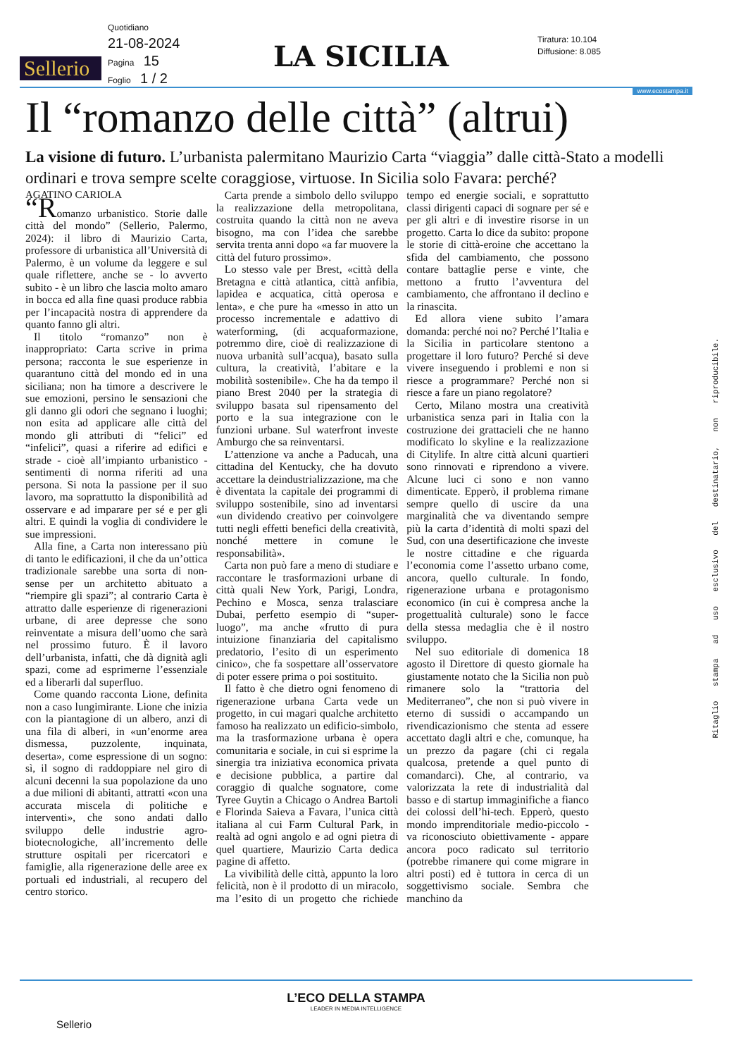Sellerio
Quotidiano
21-08-2024
Pagina 15
Foglio 1 / 2
LA SICILIA
Tiratura: 10.104
Diffusione: 8.085
www.ecostampa.it
Il “romanzo delle città” (altrui)
La visione di futuro. L’urbanista palermitano Maurizio Carta “viaggia” dalle città-Stato a modelli ordinari e trova sempre scelte coraggiose, virtuose. In Sicilia solo Favara: perché?
AGATINO CARIOLA
“Romanzo urbanistico. Storie dalle città del mondo” (Sellerio, Palermo, 2024): il libro di Maurizio Carta, professore di urbanistica all’Università di Palermo, è un volume da leggere e sul quale riflettere, anche se - lo avverto subito - è un libro che lascia molto amaro in bocca ed alla fine quasi produce rabbia per l’incapacità nostra di apprendere da quanto fanno gli altri.
Il titolo “romanzo” non è inappropriato: Carta scrive in prima persona; racconta le sue esperienze in quarantuno città del mondo ed in una siciliana; non ha timore a descrivere le sue emozioni, persino le sensazioni che gli danno gli odori che segnano i luoghi; non esita ad applicare alle città del mondo gli attributi di “felici” ed “infelici”, quasi a riferire ad edifici e strade - cioè all’impianto urbanistico - sentimenti di norma riferiti ad una persona. Si nota la passione per il suo lavoro, ma soprattutto la disponibilità ad osservare e ad imparare per sé e per gli altri. E quindi la voglia di condividere le sue impressioni.
Alla fine, a Carta non interessano più di tanto le edificazioni, il che da un’ottica tradizionale sarebbe una sorta di non-sense per un architetto abituato a “riempire gli spazi”; al contrario Carta è attratto dalle esperienze di rigenerazioni urbane, di aree depresse che sono reinventate a misura dell’uomo che sarà nel prossimo futuro. È il lavoro dell’urbanista, infatti, che dà dignità agli spazi, come ad esprimerne l’essenziale ed a liberarli dal superfluo.
Come quando racconta Lione, definita non a caso lungimirante. Lione che inizia con la piantagione di un albero, anzi di una fila di alberi, in «un’enorme area dismessa, puzzolente, inquinata, deserta», come espressione di un sogno: sì, il sogno di raddoppiare nel giro di alcuni decenni la sua popolazione da uno a due milioni di abitanti, attratti «con una accurata miscela di politiche e interventi», che sono andati dallo sviluppo delle industrie agro-biotecnologiche, all’incremento delle strutture ospitali per ricercatori e famiglie, alla rigenerazione delle aree ex portuali ed industriali, al recupero del centro storico.
Carta prende a simbolo dello sviluppo la realizzazione della metropolitana, costruita quando la città non ne aveva bisogno, ma con l’idea che sarebbe servita trenta anni dopo «a far muovere la città del futuro prossimo».
Lo stesso vale per Brest, «città della Bretagna e città atlantica, città anfibia, lapidea e acquatica, città operosa e lenta», e che pure ha «messo in atto un processo incrementale e adattivo di waterforming, (di acquaformazione, potremmo dire, cioè di realizzazione di nuova urbanità sull’acqua), basato sulla cultura, la creatività, l’abitare e la mobilità sostenibile». Che ha da tempo il piano Brest 2040 per la strategia di sviluppo basata sul ripensamento del porto e la sua integrazione con le funzioni urbane. Sul waterfront investe Amburgo che sa reinventarsi.
L’attenzione va anche a Paducah, una cittadina del Kentucky, che ha dovuto accettare la deindustrializzazione, ma che è diventata la capitale dei programmi di sviluppo sostenibile, sino ad inventarsi «un dividendo creativo per coinvolgere tutti negli effetti benefici della creatività, nonché mettere in comune le responsabilità».
Carta non può fare a meno di studiare e raccontare le trasformazioni urbane di città quali New York, Parigi, Londra, Pechino e Mosca, senza tralasciare Dubai, perfetto esempio di “super-luogo”, ma anche «frutto di pura intuizione finanziaria del capitalismo predatorio, l’esito di un esperimento cinico», che fa sospettare all’osservatore di poter essere prima o poi sostituito.
Il fatto è che dietro ogni fenomeno di rigenerazione urbana Carta vede un progetto, in cui magari qualche architetto famoso ha realizzato un edificio-simbolo, ma la trasformazione urbana è opera comunitaria e sociale, in cui si esprime la sinergia tra iniziativa economica privata e decisione pubblica, a partire dal coraggio di qualche sognatore, come Tyree Guytin a Chicago o Andrea Bartoli e Florinda Saieva a Favara, l’unica città italiana al cui Farm Cultural Park, in realtà ad ogni angolo e ad ogni pietra di quel quartiere, Maurizio Carta dedica pagine di affetto.
La vivibilità delle città, appunto la loro felicità, non è il prodotto di un miracolo, ma l’esito di un progetto che richiede tempo ed energie sociali, e soprattutto classi dirigenti capaci di sognare per sé e per gli altri e di investire risorse in un progetto. Carta lo dice da subito: propone le storie di città-eroine che accettano la sfida del cambiamento, che possono contare battaglie perse e vinte, che mettono a frutto l’avventura del cambiamento, che affrontano il declino e la rinascita.
Ed allora viene subito l’amara domanda: perché noi no? Perché l’Italia e la Sicilia in particolare stentono a progettare il loro futuro? Perché si deve vivere inseguendo i problemi e non si riesce a programmare? Perché non si riesce a fare un piano regolatore?
Certo, Milano mostra una creatività urbanistica senza pari in Italia con la costruzione dei grattacieli che ne hanno modificato lo skyline e la realizzazione di Citylife. In altre città alcuni quartieri sono rinnovati e riprendono a vivere. Alcune luci ci sono e non vanno dimenticate. Epperò, il problema rimane sempre quello di uscire da una marginalità che va diventando sempre più la carta d’identità di molti spazi del Sud, con una desertificazione che investe le nostre cittadine e che riguarda l’economia come l’assetto urbano come, ancora, quello culturale. In fondo, rigenerazione urbana e protagonismo economico (in cui è compresa anche la progettualità culturale) sono le facce della stessa medaglia che è il nostro sviluppo.
Nel suo editoriale di domenica 18 agosto il Direttore di questo giornale ha giustamente notato che la Sicilia non può rimanere solo la “trattoria del Mediterraneo”, che non si può vivere in eterno di sussidi o accampando un rivendicazionismo che stenta ad essere accettato dagli altri e che, comunque, ha un prezzo da pagare (chi ci regala qualcosa, pretende a quel punto di comandarci). Che, al contrario, va valorizzata la rete di industrialità dal basso e di startup immaginifiche a fianco dei colossi dell’hi-tech. Epperò, questo mondo imprenditoriale medio-piccolo - va riconosciuto obiettivamente - appare ancora poco radicato sul territorio (potrebbe rimanere qui come migrare in altri posti) ed è tuttora in cerca di un soggettivismo sociale. Sembra che manchino da
Ritaglio stampa ad uso esclusivo del destinatario, non riproducibile.
L’ECO DELLA STAMPA
LEADER IN MEDIA INTELLIGENCE
Sellerio